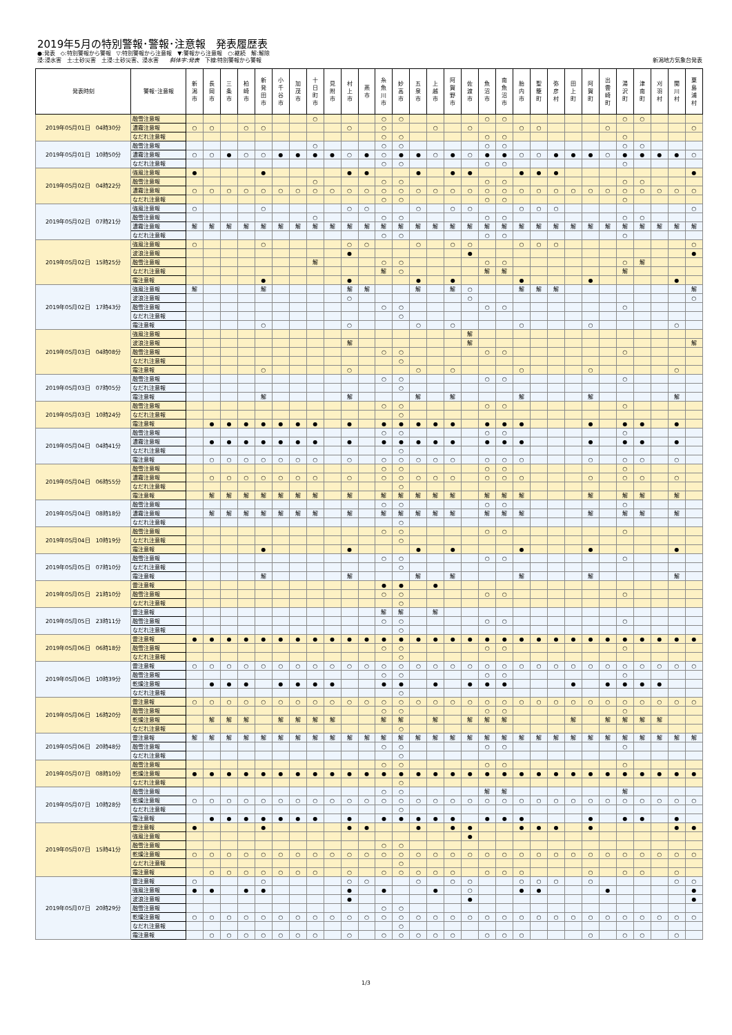2019年5月の特別警報･警報･注意報　発表履歴表
●:発表　◇:特別警報から警報　▽:特別警報から注意報　▼:警報から注意報　○:継続　解:解除
浸:浸水害　土:土砂災害　土浸:土砂災害、浸水害　　斜体字:発表　下線:特別警報から警報
新潟地方気象台発表
| 発表時刻 | 警報･注意報 | 新 潟 市 | 長 岡 市 | 三 条 市 | 柏 崎 市 | 新 発 田 市 | 小 千 谷 市 | 加 茂 市 | 十 日 町 市 | 見 附 市 | 村 上 市 | 燕 市 | 糸 魚 川 市 | 妙 高 市 | 五 泉 市 | 上 越 市 | 阿 賀 野 市 | 佐 渡 市 | 魚 沼 市 | 南 魚 沼 市 | 胎 内 市 | 聖 籠 町 | 弥 彦 村 | 田 上 町 | 阿 賀 町 | 出 雲 崎 町 | 湯 沢 町 | 津 南 町 | 刈 羽 村 | 関 川 村 | 粟 島 浦 村 |
| --- | --- | --- | --- | --- | --- | --- | --- | --- | --- | --- | --- | --- | --- | --- | --- | --- | --- | --- | --- | --- | --- | --- | --- | --- | --- | --- | --- | --- | --- | --- | --- |
| 2019年05月01日 04時30分 | 融雪注意報 | | | | | | | | ○ | | | | ○ | ○ | | | | | ○ | ○ | | | | | | | ○ | ○ | | | |
| | 濃霧注意報 | ○ | ○ | | ○ | ○ | | | | | ○ | | ○ | | | ○ | | ○ | | | ○ | ○ | | | | ○ | | | | | ○ |
| | なだれ注意報 | | | | | | | | | | | | ○ | ○ | | | | | ○ | ○ | | | | | | | ○ | | | | |
| 2019年05月01日 10時50分 | 融雪注意報 | | | | | | | | ○ | | | | ○ | ○ | | | | | ○ | ○ | | | | | | | ○ | ○ | | | |
| | 濃霧注意報 | ○ | ○ | ● | ○ | ○ | ● | ● | ● | ● | ○ | ● | ○ | ● | ● | ○ | ● | ○ | ● | ● | ○ | ○ | ● | ● | ● | ○ | ● | ● | ● | ● | ○ |
| | なだれ注意報 | | | | | | | | | | | | ○ | ○ | | | | | ○ | ○ | | | | | | | ○ | | | | |
| 2019年05月02日 04時22分 | 強風注意報 | ● | | | | ● | | | | | ● | ● | | | ● | | ● | ● | | | ● | ● | ● | | | | | | | | ● |
| | 融雪注意報 | | | | | | | | ○ | | | | ○ | ○ | | | | | ○ | ○ | | | | | | | ○ | ○ | | | |
| | 濃霧注意報 | ○ | ○ | ○ | ○ | ○ | ○ | ○ | ○ | ○ | ○ | ○ | ○ | ○ | ○ | ○ | ○ | ○ | ○ | ○ | ○ | ○ | ○ | ○ | ○ | ○ | ○ | ○ | ○ | ○ | ○ |
| | なだれ注意報 | | | | | | | | | | | | ○ | ○ | | | | | ○ | ○ | | | | | | | ○ | | | | |
| 2019年05月02日 07時21分 | 強風注意報 | ○ | | | | ○ | | | | | ○ | ○ | | | ○ | | ○ | ○ | | | ○ | ○ | ○ | | | | | | | | ○ |
| | 融雪注意報 | | | | | | | | ○ | | | | ○ | ○ | | | | | ○ | ○ | | | | | | | ○ | ○ | | | |
| | 濃霧注意報 | 解 | 解 | 解 | 解 | 解 | 解 | 解 | 解 | 解 | 解 | 解 | 解 | 解 | 解 | 解 | 解 | 解 | 解 | 解 | 解 | 解 | 解 | 解 | 解 | 解 | 解 | 解 | 解 | 解 | 解 |
| | なだれ注意報 | | | | | | | | | | | | ○ | ○ | | | | | ○ | ○ | | | | | | | ○ | | | | |
| 2019年05月02日 15時25分 | 強風注意報 | ○ | | | | ○ | | | | | ○ | ○ | | | ○ | | ○ | ○ | | | ○ | ○ | ○ | | | | | | | | ○ |
| | 波浪注意報 | | | | | | | | | | ● | | | | | | | ● | | | | | | | | | | | | | ● |
| | 融雪注意報 | | | | | | | | 解 | | | | ○ | ○ | | | | | ○ | ○ | | | | | | | ○ | 解 | | | |
| | なだれ注意報 | | | | | | | | | | | | 解 | ○ | | | | | 解 | 解 | | | | | | | 解 | | | | |
| | 霜注意報 | | | | | ● | | | | | ● | | | | ● | | ● | | | | ● | | | | ● | | | | | ● | |
| 2019年05月02日 17時43分 | 強風注意報 | 解 | | | | 解 | | | | | 解 | 解 | | | 解 | | 解 | ○ | | | 解 | 解 | 解 | | | | | | | | 解 |
| | 波浪注意報 | | | | | | | | | | ○ | | | | | | | ○ | | | | | | | | | | | | | ○ |
| | 融雪注意報 | | | | | | | | | | | | ○ | ○ | | | | | ○ | ○ | | | | | | | ○ | | | | |
| | なだれ注意報 | | | | | | | | | | | | | ○ | | | | | | | | | | | | | | | | | |
| | 霜注意報 | | | | | ○ | | | | | ○ | | | | ○ | | ○ | | | | ○ | | | | ○ | | | | | ○ | |
| 2019年05月03日 04時08分 | 強風注意報 | | | | | | | | | | | | | | | | | 解 | | | | | | | | | | | | | |
| | 波浪注意報 | | | | | | | | | | 解 | | | | | | | 解 | | | | | | | | | | | | | 解 |
| | 融雪注意報 | | | | | | | | | | | | ○ | ○ | | | | | ○ | ○ | | | | | | | ○ | | | | |
| | なだれ注意報 | | | | | | | | | | | | | ○ | | | | | | | | | | | | | | | | | |
| | 霜注意報 | | | | | ○ | | | | | ○ | | | | ○ | | ○ | | | | ○ | | | | ○ | | | | | ○ | |
| 2019年05月03日 07時05分 | 融雪注意報 | | | | | | | | | | | | ○ | ○ | | | | | ○ | ○ | | | | | | | ○ | | | | |
| | なだれ注意報 | | | | | | | | | | | | | ○ | | | | | | | | | | | | | | | | | |
| | 霜注意報 | | | | | 解 | | | | | 解 | | | | 解 | | 解 | | | | 解 | | | | 解 | | | | | 解 | |
| 2019年05月03日 10時24分 | 融雪注意報 | | | | | | | | | | | | ○ | ○ | | | | | ○ | ○ | | | | | | | ○ | | | | |
| | なだれ注意報 | | | | | | | | | | | | | ○ | | | | | | | | | | | | | | | | | |
| | 霜注意報 | | ● | ● | ● | ● | ● | ● | ● | | ● | | ● | ● | ● | ● | ● | | ● | ● | ● | | | | ● | | ● | ● | | ● | |
| 2019年05月04日 04時41分 | 融雪注意報 | | | | | | | | | | | | ○ | ○ | | | | | ○ | ○ | | | | | | | ○ | | | | |
| | 濃霧注意報 | | ● | ● | ● | ● | ● | ● | ● | | ● | | ● | ● | ● | ● | ● | | ● | ● | ● | | | | ● | | ● | ● | | ● | |
| | なだれ注意報 | | | | | | | | | | | | | ○ | | | | | | | | | | | | | | | | | |
| | 霜注意報 | | ○ | ○ | ○ | ○ | ○ | ○ | ○ | | ○ | | ○ | ○ | ○ | ○ | ○ | | ○ | ○ | ○ | | | | ○ | | ○ | ○ | | ○ | |
| 2019年05月04日 06時55分 | 融雪注意報 | | | | | | | | | | | | ○ | ○ | | | | | ○ | ○ | | | | | | | ○ | | | | |
| | 濃霧注意報 | | ○ | ○ | ○ | ○ | ○ | ○ | ○ | | ○ | | ○ | ○ | ○ | ○ | ○ | | ○ | ○ | ○ | | | | ○ | | ○ | ○ | | ○ | |
| | なだれ注意報 | | | | | | | | | | | | | ○ | | | | | | | | | | | | | | | | | |
| | 霜注意報 | | 解 | 解 | 解 | 解 | 解 | 解 | 解 | | 解 | | 解 | 解 | 解 | 解 | 解 | | 解 | 解 | 解 | | | | 解 | | 解 | 解 | | 解 | |
| 2019年05月04日 08時18分 | 融雪注意報 | | | | | | | | | | | | ○ | ○ | | | | | ○ | ○ | | | | | | | ○ | | | | |
| | 濃霧注意報 | | 解 | 解 | 解 | 解 | 解 | 解 | 解 | | 解 | | 解 | 解 | 解 | 解 | 解 | | 解 | 解 | 解 | | | | 解 | | 解 | 解 | | 解 | |
| | なだれ注意報 | | | | | | | | | | | | | ○ | | | | | | | | | | | | | | | | | |
| 2019年05月04日 10時19分 | 融雪注意報 | | | | | | | | | | | | ○ | ○ | | | | | ○ | ○ | | | | | | | ○ | | | | |
| | なだれ注意報 | | | | | | | | | | | | | ○ | | | | | | | | | | | | | | | | | |
| | 霜注意報 | | | | | ● | | | | | ● | | | | ● | | ● | | | | ● | | | | ● | | | | | ● | |
| 2019年05月05日 07時10分 | 融雪注意報 | | | | | | | | | | | | ○ | ○ | | | | | ○ | ○ | | | | | | | ○ | | | | |
| | なだれ注意報 | | | | | | | | | | | | | ○ | | | | | | | | | | | | | | | | | |
| | 霜注意報 | | | | | 解 | | | | | 解 | | | | 解 | | 解 | | | | 解 | | | | 解 | | | | | 解 | |
| 2019年05月05日 21時10分 | 雷注意報 | | | | | | | | | | | | ● | ● | | ● | | | | | | | | | | | | | | | |
| | 融雪注意報 | | | | | | | | | | | | ○ | ○ | | | | | ○ | ○ | | | | | | | ○ | | | | |
| | なだれ注意報 | | | | | | | | | | | | | ○ | | | | | | | | | | | | | | | | | |
| 2019年05月05日 23時11分 | 雷注意報 | | | | | | | | | | | | 解 | 解 | | 解 | | | | | | | | | | | | | | | |
| | 融雪注意報 | | | | | | | | | | | | ○ | ○ | | | | | ○ | ○ | | | | | | | ○ | | | | |
| | なだれ注意報 | | | | | | | | | | | | | ○ | | | | | | | | | | | | | | | | | |
| 2019年05月06日 06時18分 | 雷注意報 | ● | ● | ● | ● | ● | ● | ● | ● | ● | ● | ● | ● | ● | ● | ● | ● | ● | ● | ● | ● | ● | ● | ● | ● | ● | ● | ● | ● | ● | ● |
| | 融雪注意報 | | | | | | | | | | | | ○ | ○ | | | | | ○ | ○ | | | | | | | ○ | | | | |
| | なだれ注意報 | | | | | | | | | | | | | ○ | | | | | | | | | | | | | | | | | |
| 2019年05月06日 10時39分 | 雷注意報 | ○ | ○ | ○ | ○ | ○ | ○ | ○ | ○ | ○ | ○ | ○ | ○ | ○ | ○ | ○ | ○ | ○ | ○ | ○ | ○ | ○ | ○ | ○ | ○ | ○ | ○ | ○ | ○ | ○ | ○ |
| | 融雪注意報 | | | | | | | | | | | | ○ | ○ | | | | | ○ | ○ | | | | | | | ○ | | | | |
| | 乾燥注意報 | | ● | ● | ● | | ● | ● | ● | ● | | | ● | ● | | ● | | ● | ● | ● | | | | ● | | ● | ● | ● | ● | | |
| | なだれ注意報 | | | | | | | | | | | | | ○ | | | | | | | | | | | | | | | | | |
| 2019年05月06日 16時20分 | 雷注意報 | ○ | ○ | ○ | ○ | ○ | ○ | ○ | ○ | ○ | ○ | ○ | ○ | ○ | ○ | ○ | ○ | ○ | ○ | ○ | ○ | ○ | ○ | ○ | ○ | ○ | ○ | ○ | ○ | ○ | ○ |
| | 融雪注意報 | | | | | | | | | | | | ○ | ○ | | | | | ○ | ○ | | | | | | | ○ | | | | |
| | 乾燥注意報 | | 解 | 解 | 解 | | 解 | 解 | 解 | 解 | | | 解 | 解 | | 解 | | 解 | 解 | 解 | | | | 解 | | 解 | 解 | 解 | 解 | | |
| | なだれ注意報 | | | | | | | | | | | | | ○ | | | | | | | | | | | | | | | | | |
| 2019年05月06日 20時48分 | 雷注意報 | 解 | 解 | 解 | 解 | 解 | 解 | 解 | 解 | 解 | 解 | 解 | 解 | 解 | 解 | 解 | 解 | 解 | 解 | 解 | 解 | 解 | 解 | 解 | 解 | 解 | 解 | 解 | 解 | 解 | 解 |
| | 融雪注意報 | | | | | | | | | | | | ○ | ○ | | | | | ○ | ○ | | | | | | | ○ | | | | |
| | なだれ注意報 | | | | | | | | | | | | | ○ | | | | | | | | | | | | | | | | | |
| 2019年05月07日 08時10分 | 融雪注意報 | | | | | | | | | | | | ○ | ○ | | | | | ○ | ○ | | | | | | | ○ | | | | |
| | 乾燥注意報 | ● | ● | ● | ● | ● | ● | ● | ● | ● | ● | ● | ● | ● | ● | ● | ● | ● | ● | ● | ● | ● | ● | ● | ● | ● | ● | ● | ● | ● | ● |
| | なだれ注意報 | | | | | | | | | | | | | ○ | | | | | | | | | | | | | | | | | |
| 2019年05月07日 10時28分 | 融雪注意報 | | | | | | | | | | | | ○ | ○ | | | | | 解 | 解 | | | | | | | 解 | | | | |
| | 乾燥注意報 | ○ | ○ | ○ | ○ | ○ | ○ | ○ | ○ | ○ | ○ | ○ | ○ | ○ | ○ | ○ | ○ | ○ | ○ | ○ | ○ | ○ | ○ | ○ | ○ | ○ | ○ | ○ | ○ | ○ | ○ |
| | なだれ注意報 | | | | | | | | | | | | | ○ | | | | | | | | | | | | | | | | | |
| | 霜注意報 | | ● | ● | ● | ● | ● | ● | ● | | ● | | ● | ● | ● | ● | ● | | ● | ● | ● | | | | ● | | ● | ● | | ● | |
| 2019年05月07日 15時41分 | 雷注意報 | ● | | | | ● | | | | | ● | ● | | | ● | | ● | ● | | | ● | ● | ● | | ● | | | | | ● | ● |
| | 強風注意報 | | | | | | | | | | | | | | | | | ● | | | | | | | | | | | | | |
| | 融雪注意報 | | | | | | | | | | | | ○ | ○ | | | | | | | | | | | | | | | | | |
| | 乾燥注意報 | ○ | ○ | ○ | ○ | ○ | ○ | ○ | ○ | ○ | ○ | ○ | ○ | ○ | ○ | ○ | ○ | ○ | ○ | ○ | ○ | ○ | ○ | ○ | ○ | ○ | ○ | ○ | ○ | ○ | ○ |
| | なだれ注意報 | | | | | | | | | | | | | ○ | | | | | | | | | | | | | | | | | |
| | 霜注意報 | | ○ | ○ | ○ | ○ | ○ | ○ | ○ | | ○ | | ○ | ○ | ○ | ○ | ○ | | ○ | ○ | ○ | | | | ○ | | ○ | ○ | | ○ | |
| 2019年05月07日 20時29分 | 雷注意報 | ○ | | | | ○ | | | | | ○ | ○ | | | ○ | | ○ | ○ | | | ○ | ○ | ○ | | ○ | | | | | ○ | ○ |
| | 強風注意報 | ● | ● | | ● | ● | | | | | ● | | ● | | | ● | | ○ | | | ● | ● | | | | ● | | | | | ● |
| | 波浪注意報 | | | | | | | | | | ● | | | | | | | ● | | | | | | | | | | | | | ● |
| | 融雪注意報 | | | | | | | | | | | | ○ | ○ | | | | | | | | | | | | | | | | | |
| | 乾燥注意報 | ○ | ○ | ○ | ○ | ○ | ○ | ○ | ○ | ○ | ○ | ○ | ○ | ○ | ○ | ○ | ○ | ○ | ○ | ○ | ○ | ○ | ○ | ○ | ○ | ○ | ○ | ○ | ○ | ○ | ○ |
| | なだれ注意報 | | | | | | | | | | | | | ○ | | | | | | | | | | | | | | | | | |
| | 霜注意報 | | ○ | ○ | ○ | ○ | ○ | ○ | ○ | | ○ | | ○ | ○ | ○ | ○ | ○ | | ○ | ○ | ○ | | | | ○ | | ○ | ○ | | ○ | |
1/3